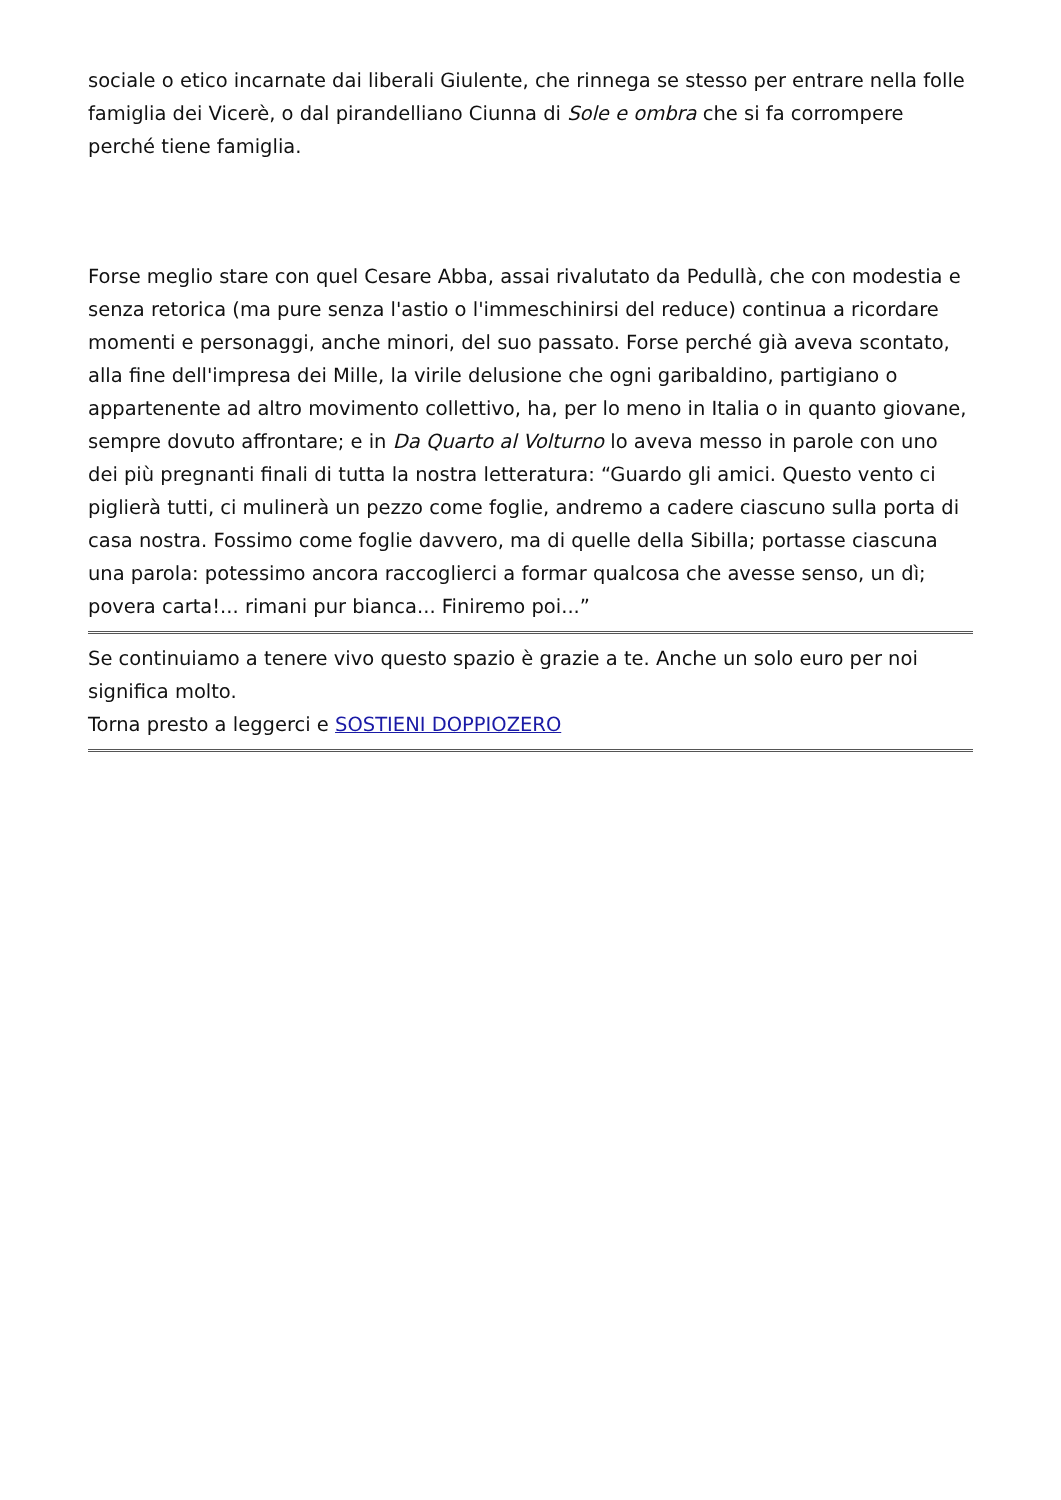sociale o etico incarnate dai liberali Giulente, che rinnega se stesso per entrare nella folle famiglia dei Vicerè, o dal pirandelliano Ciunna di Sole e ombra che si fa corrompere perché tiene famiglia.
Forse meglio stare con quel Cesare Abba, assai rivalutato da Pedullà, che con modestia e senza retorica (ma pure senza l'astio o l'immeschinirsi del reduce) continua a ricordare momenti e personaggi, anche minori, del suo passato. Forse perché già aveva scontato, alla fine dell'impresa dei Mille, la virile delusione che ogni garibaldino, partigiano o appartenente ad altro movimento collettivo, ha, per lo meno in Italia o in quanto giovane, sempre dovuto affrontare; e in Da Quarto al Volturno lo aveva messo in parole con uno dei più pregnanti finali di tutta la nostra letteratura: “Guardo gli amici. Questo vento ci piglierà tutti, ci mulinerà un pezzo come foglie, andremo a cadere ciascuno sulla porta di casa nostra. Fossimo come foglie davvero, ma di quelle della Sibilla; portasse ciascuna una parola: potessimo ancora raccoglierci a formar qualcosa che avesse senso, un dì; povera carta!... rimani pur bianca... Finiremo poi...”
Se continuiamo a tenere vivo questo spazio è grazie a te. Anche un solo euro per noi significa molto.
Torna presto a leggerci e SOSTIENI DOPPIOZERO